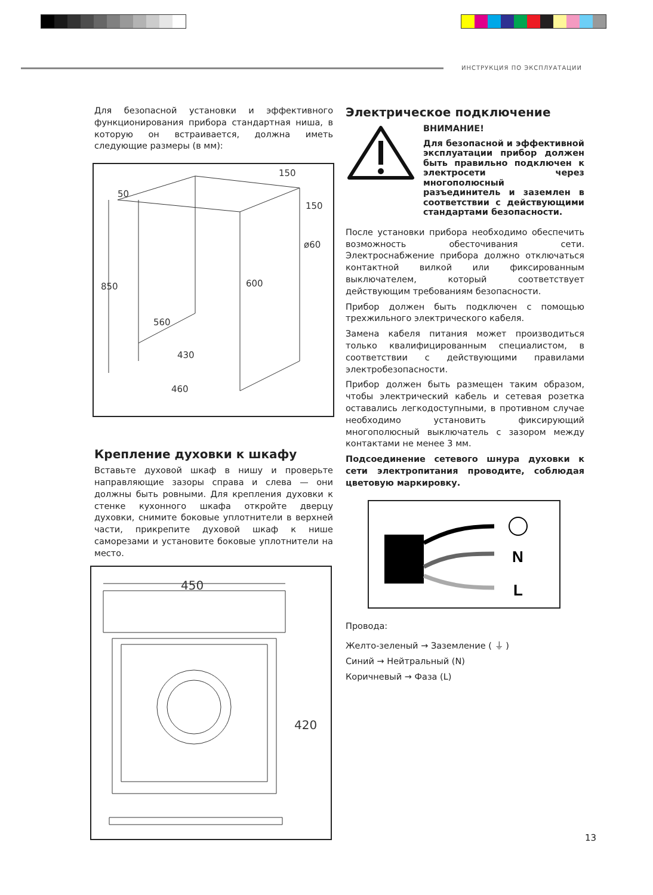ИНСТРУКЦИЯ ПО ЭКСПЛУАТАЦИИ
Для безопасной установки и эффективного функционирования прибора стандартная ниша, в которую он встраивается, должна иметь следующие размеры (в мм):
50
150
150
ø60
850
600
560
430
460
Крепление духовки к шкафу
Вставьте духовой шкаф в нишу и проверьте направляющие зазоры справа и слева — они должны быть ровными. Для крепления духовки к стенке кухонного шкафа откройте дверцу духовки, снимите боковые уплотнители в верхней части, прикрепите духовой шкаф к нише саморезами и установите боковые уплотнители на место.
450
420
Электрическое подключение
ВНИМАНИЕ!
Для безопасной и эффективной эксплуатации прибор должен быть правильно подключен к электросети через многополюсный разъединитель и заземлен в соответствии с действующими стандартами безопасности.
После установки прибора необходимо обеспечить возможность обесточивания сети. Электроснабжение прибора должно отключаться контактной вилкой или фиксированным выключателем, который соответствует действующим требованиям безопасности.
Прибор должен быть подключен с помощью трехжильного электрического кабеля.
Замена кабеля питания может производиться только квалифицированным специалистом, в соответствии с действующими правилами электробезопасности.
Прибор должен быть размещен таким образом, чтобы электрический кабель и сетевая розетка оставались легкодоступными, в противном случае необходимо установить фиксирующий многополюсный выключатель с зазором между контактами не менее 3 мм.
Подсоединение сетевого шнура духовки к сети электропитания проводите, соблюдая цветовую маркировку.
N
L
Провода:
Желто-зеленый → Заземление ( ⏚ )
Синий → Нейтральный (N)
Коричневый → Фаза (L)
13